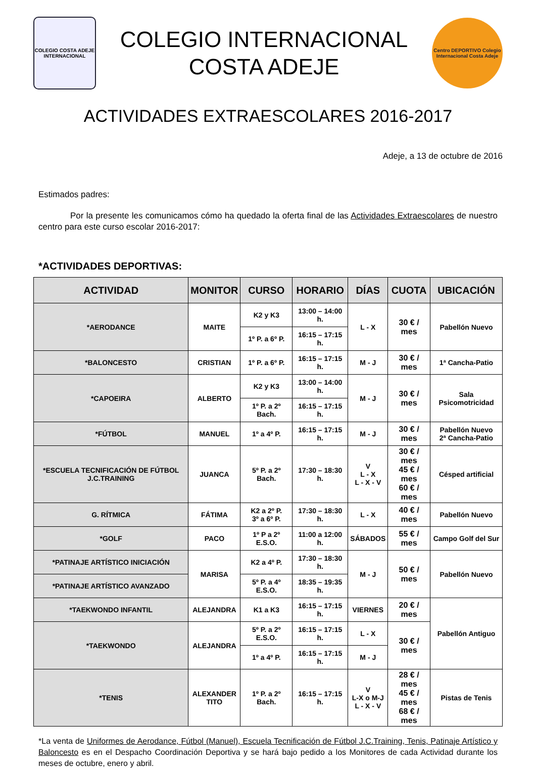COLEGIO COSTA ADEJE INTERNACIONAL
COLEGIO INTERNACIONAL
COSTA ADEJE
Centro DEPORTIVO Colegio Internacional Costa Adeje
ACTIVIDADES EXTRAESCOLARES 2016-2017
Adeje, a 13 de octubre de 2016
Estimados padres:
Por la presente les comunicamos cómo ha quedado la oferta final de las Actividades Extraescolares de nuestro centro para este curso escolar 2016-2017:
*ACTIVIDADES DEPORTIVAS:
| ACTIVIDAD | MONITOR | CURSO | HORARIO | DÍAS | CUOTA | UBICACIÓN |
| --- | --- | --- | --- | --- | --- | --- |
| *AERODANCE | MAITE | K2 y K3 | 13:00 – 14:00 h. | L - X | 30 € / mes | Pabellón Nuevo |
| | | 1º P. a 6º P. | 16:15 – 17:15 h. | | | |
| *BALONCESTO | CRISTIAN | 1º P. a 6º P. | 16:15 – 17:15 h. | M - J | 30 € / mes | 1ª Cancha-Patio |
| *CAPOEIRA | ALBERTO | K2 y K3 | 13:00 – 14:00 h. | M - J | 30 € / mes | Sala Psicomotricidad |
| | | 1º P. a 2º Bach. | 16:15 – 17:15 h. | | | |
| *FÚTBOL | MANUEL | 1º a 4º P. | 16:15 – 17:15 h. | M - J | 30 € / mes | Pabellón Nuevo 2ª Cancha-Patio |
| *ESCUELA TECNIFICACIÓN DE FÚTBOL J.C.TRAINING | JUANCA | 5º P. a 2º Bach. | 17:30 – 18:30 h. | V L - X L - X - V | 30 € / mes 45 € / mes 60 € / mes | Césped artificial |
| G. RÍTMICA | FÁTIMA | K2 a 2º P. 3º a 6º P. | 17:30 – 18:30 h. | L - X | 40 € / mes | Pabellón Nuevo |
| *GOLF | PACO | 1º P a 2º E.S.O. | 11:00 a 12:00 h. | SÁBADOS | 55 € / mes | Campo Golf del Sur |
| *PATINAJE ARTÍSTICO INICIACIÓN | MARISA | K2 a 4º P. | 17:30 – 18:30 h. | M - J | 50 € / mes | Pabellón Nuevo |
| *PATINAJE ARTÍSTICO AVANZADO | | 5º P. a 4º E.S.O. | 18:35 – 19:35 h. | | | |
| *TAEKWONDO INFANTIL | ALEJANDRA | K1 a K3 | 16:15 – 17:15 h. | VIERNES | 20 € / mes | Pabellón Antiguo |
| *TAEKWONDO | ALEJANDRA | 5º P. a 2º E.S.O. | 16:15 – 17:15 h. | L - X | 30 € / mes | |
| | | 1º a 4º P. | 16:15 – 17:15 h. | M - J | | |
| *TENIS | ALEXANDER TITO | 1º P. a 2º Bach. | 16:15 – 17:15 h. | V L-X o M-J L - X - V | 28 € / mes 45 € / mes 68 € / mes | Pistas de Tenis |
*La venta de Uniformes de Aerodance, Fútbol (Manuel), Escuela Tecnificación de Fútbol J.C.Training, Tenis, Patinaje Artístico y Baloncesto es en el Despacho Coordinación Deportiva y se hará bajo pedido a los Monitores de cada Actividad durante los meses de octubre, enero y abril.